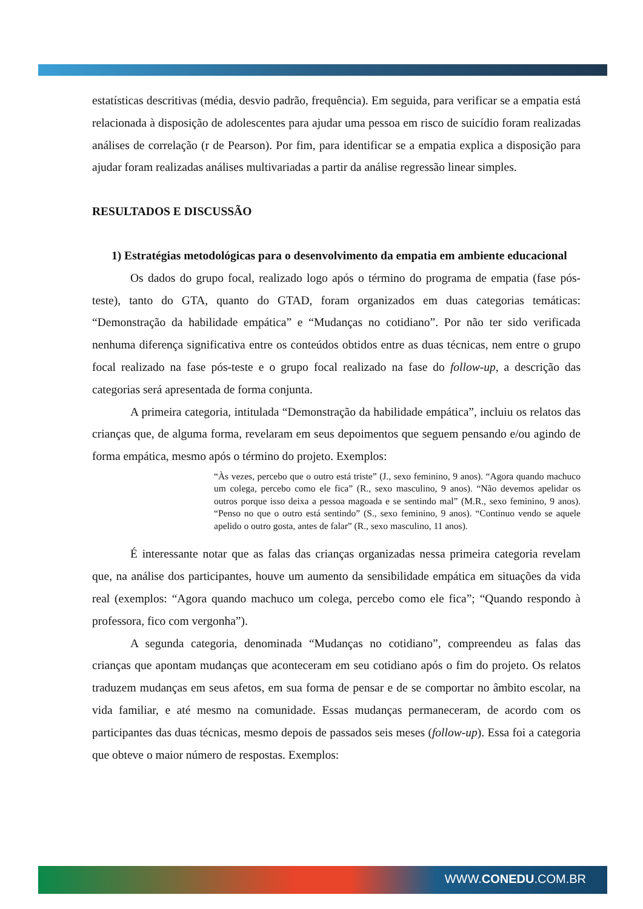estatísticas descritivas (média, desvio padrão, frequência). Em seguida, para verificar se a empatia está relacionada à disposição de adolescentes para ajudar uma pessoa em risco de suicídio foram realizadas análises de correlação (r de Pearson). Por fim, para identificar se a empatia explica a disposição para ajudar foram realizadas análises multivariadas a partir da análise regressão linear simples.
RESULTADOS E DISCUSSÃO
1) Estratégias metodológicas para o desenvolvimento da empatia em ambiente educacional
Os dados do grupo focal, realizado logo após o término do programa de empatia (fase pós-teste), tanto do GTA, quanto do GTAD, foram organizados em duas categorias temáticas: “Demonstração da habilidade empática” e “Mudanças no cotidiano”. Por não ter sido verificada nenhuma diferença significativa entre os conteúdos obtidos entre as duas técnicas, nem entre o grupo focal realizado na fase pós-teste e o grupo focal realizado na fase do follow-up, a descrição das categorias será apresentada de forma conjunta.
A primeira categoria, intitulada “Demonstração da habilidade empática”, incluiu os relatos das crianças que, de alguma forma, revelaram em seus depoimentos que seguem pensando e/ou agindo de forma empática, mesmo após o término do projeto. Exemplos:
“Às vezes, percebo que o outro está triste” (J., sexo feminino, 9 anos). “Agora quando machuco um colega, percebo como ele fica” (R., sexo masculino, 9 anos). “Não devemos apelidar os outros porque isso deixa a pessoa magoada e se sentindo mal” (M.R., sexo feminino, 9 anos). “Penso no que o outro está sentindo” (S., sexo feminino, 9 anos). “Continuo vendo se aquele apelido o outro gosta, antes de falar” (R., sexo masculino, 11 anos).
É interessante notar que as falas das crianças organizadas nessa primeira categoria revelam que, na análise dos participantes, houve um aumento da sensibilidade empática em situações da vida real (exemplos: “Agora quando machuco um colega, percebo como ele fica”; “Quando respondo à professora, fico com vergonha”).
A segunda categoria, denominada “Mudanças no cotidiano”, compreendeu as falas das crianças que apontam mudanças que aconteceram em seu cotidiano após o fim do projeto. Os relatos traduzem mudanças em seus afetos, em sua forma de pensar e de se comportar no âmbito escolar, na vida familiar, e até mesmo na comunidade. Essas mudanças permaneceram, de acordo com os participantes das duas técnicas, mesmo depois de passados seis meses (follow-up). Essa foi a categoria que obteve o maior número de respostas. Exemplos:
WWW.CONEDU.COM.BR